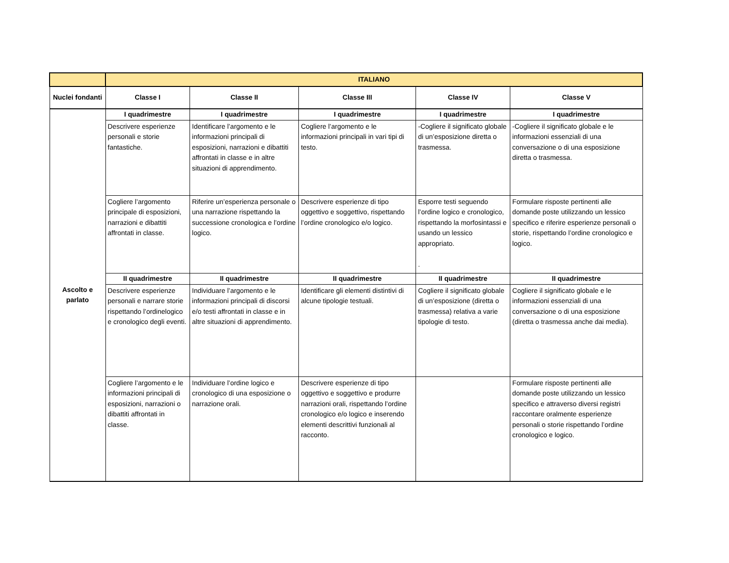| | ITALIANO | | | | |
| --- | --- | --- | --- | --- | --- |
| Nuclei fondanti | Classe I | Classe II | Classe III | Classe IV | Classe V |
| Ascolto e parlato | I quadrimestre | I quadrimestre | I quadrimestre | I quadrimestre | I quadrimestre |
| | Descrivere esperienze personali e storie fantastiche. | Identificare l’argomento e le informazioni principali di esposizioni, narrazioni e dibattiti affrontati in classe e in altre situazioni di apprendimento. | Cogliere l’argomento e le informazioni principali in vari tipi di testo. | -Cogliere il significato globale di un’esposizione diretta o trasmessa. | -Cogliere il significato globale e le informazioni essenziali di una conversazione o di una esposizione diretta o trasmessa. |
| | Cogliere l’argomento principale di esposizioni, narrazioni e dibattiti affrontati in classe. | Riferire un’esperienza personale o una narrazione rispettando la successione cronologica e l’ordine logico. | Descrivere esperienze di tipo oggettivo e soggettivo, rispettando l’ordine cronologico e/o logico. | Esporre testi seguendo l’ordine logico e cronologico, rispettando la morfosintassi e usando un lessico appropriato. . | Formulare risposte pertinenti alle domande poste utilizzando un lessico specifico e riferire esperienze personali o storie, rispettando l’ordine cronologico e logico. |
| | II quadrimestre | II quadrimestre | II quadrimestre | II quadrimestre | II quadrimestre |
| | Descrivere esperienze personali e narrare storie rispettando l’ordinelogico e cronologico degli eventi. | Individuare l’argomento e le informazioni principali di discorsi e/o testi affrontati in classe e in altre situazioni di apprendimento. | Identificare gli elementi distintivi di alcune tipologie testuali. | Cogliere il significato globale di un’esposizione (diretta o trasmessa) relativa a varie tipologie di testo. | Cogliere il significato globale e le informazioni essenziali di una conversazione o di una esposizione (diretta o trasmessa anche dai media). |
| | Cogliere l’argomento e le informazioni principali di esposizioni, narrazioni o dibattiti affrontati in classe. | Individuare l’ordine logico e cronologico di una esposizione o narrazione orali. | Descrivere esperienze di tipo oggettivo e soggettivo e produrre narrazioni orali, rispettando l’ordine cronologico e/o logico e inserendo elementi descrittivi funzionali al racconto. | | Formulare risposte pertinenti alle domande poste utilizzando un lessico specifico e attraverso diversi registri raccontare oralmente esperienze personali o storie rispettando l’ordine cronologico e logico. |